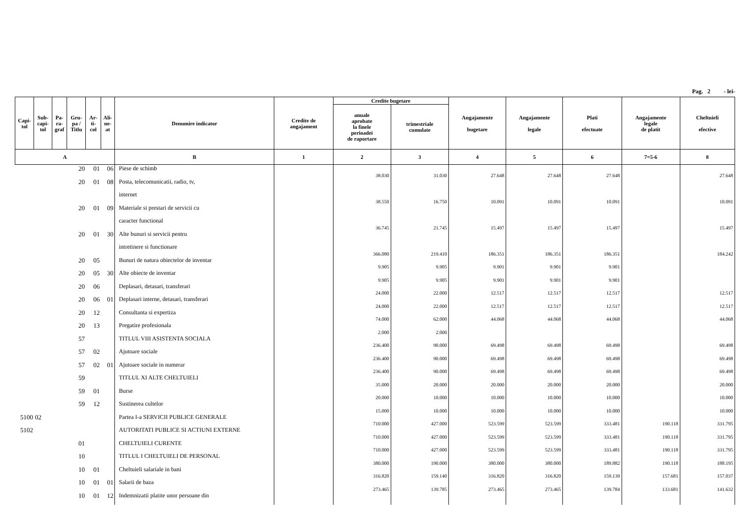Pag. 2 - lei-
| Capi- tol | Sub- capi- tol | Pa- ra- graf | Gru- pa / Titlu | Ar- ti- col | Ali- ne- at | Denumire indicator | Credite de angajament | Credite bugetare | | Angajamente bugetare | Angajamente legale | Plati efectuate | Angajamente legale de platit | Cheltuieli efective |
| --- | --- | --- | --- | --- | --- | --- | --- | --- | --- | --- | --- | --- | --- | --- |
| | | | | | | | | anuale aprobate la finele perioadei de raportare | trimestriale cumulate | | | | | |
| A | | | | | | B | 1 | 2 | 3 | 4 | 5 | 6 | 7=5-6 | 8 |
| | | | 20 | 01 | 06 | Piese de schimb | | 38.030 | 31.030 | 27.648 | 27.648 | 27.648 | | 27.648 |
| | | | 20 | 01 | 08 | Posta, telecomunicatii, radio, tv, | | | | | | | | |
| | | | | | | internet | | 38.550 | 16.750 | 10.091 | 10.091 | 10.091 | | 10.091 |
| | | | 20 | 01 | 09 | Materiale si prestari de servicii cu | | | | | | | | |
| | | | | | | caracter functional | | 36.745 | 21.745 | 15.497 | 15.497 | 15.497 | | 15.497 |
| | | | 20 | 01 | 30 | Alte bunuri si servicii pentru | | | | | | | | |
| | | | | | | intretinere si functionare | | 366.080 | 219.410 | 186.351 | 186.351 | 186.351 | | 184.242 |
| | | | 20 | 05 | | Bunuri de natura obiectelor de inventar | | 9.905 | 9.905 | 9.901 | 9.901 | 9.901 | | |
| | | | 20 | 05 | 30 | Alte obiecte de inventar | | 9.905 | 9.905 | 9.901 | 9.901 | 9.901 | | |
| | | | 20 | 06 | | Deplasari, detasari, transferari | | 24.000 | 22.000 | 12.517 | 12.517 | 12.517 | | 12.517 |
| | | | 20 | 06 | 01 | Deplasari interne, detasari, transferari | | 24.000 | 22.000 | 12.517 | 12.517 | 12.517 | | 12.517 |
| | | | 20 | 12 | | Consultanta si expertiza | | 74.000 | 62.000 | 44.068 | 44.068 | 44.068 | | 44.068 |
| | | | 20 | 13 | | Pregatire profesionala | | 2.000 | 2.000 | | | | | |
| | | | 57 | | | TITLUL VIII ASISTENTA SOCIALA | | 236.400 | 90.000 | 69.498 | 69.498 | 69.498 | | 69.498 |
| | | | 57 | 02 | | Ajutoare sociale | | 236.400 | 90.000 | 69.498 | 69.498 | 69.498 | | 69.498 |
| | | | 57 | 02 | 01 | Ajutoare sociale in numerar | | 236.400 | 90.000 | 69.498 | 69.498 | 69.498 | | 69.498 |
| | | | 59 | | | TITLUL XI ALTE CHELTUIELI | | 35.000 | 20.000 | 20.000 | 20.000 | 20.000 | | 20.000 |
| | | | 59 | 01 | | Burse | | 20.000 | 10.000 | 10.000 | 10.000 | 10.000 | | 10.000 |
| | | | 59 | 12 | | Sustinerea cultelor | | 15.000 | 10.000 | 10.000 | 10.000 | 10.000 | | 10.000 |
| 5100 | 02 | | | | | Partea I-a SERVICII PUBLICE GENERALE | | 710.000 | 427.000 | 523.599 | 523.599 | 333.481 | 190.118 | 331.795 |
| 5102 | | | | | | AUTORITATI PUBLICE SI ACTIUNI EXTERNE | | 710.000 | 427.000 | 523.599 | 523.599 | 333.481 | 190.118 | 331.795 |
| | | | 01 | | | CHELTUIELI CURENTE | | 710.000 | 427.000 | 523.599 | 523.599 | 333.481 | 190.118 | 331.795 |
| | | | 10 | | | TITLUL I CHELTUIELI DE PERSONAL | | 380.000 | 190.000 | 380.000 | 380.000 | 189.882 | 190.118 | 188.195 |
| | | | 10 | 01 | | Cheltuieli salariale in bani | | 316.820 | 159.140 | 316.820 | 316.820 | 159.139 | 157.681 | 157.037 |
| | | | 10 | 01 | 01 | Salarii de baza | | 273.465 | 139.785 | 273.465 | 273.465 | 139.784 | 133.681 | 141.632 |
| | | | 10 | 01 | 12 | Indemnizatii platite unor persoane din | | | | | | | | |